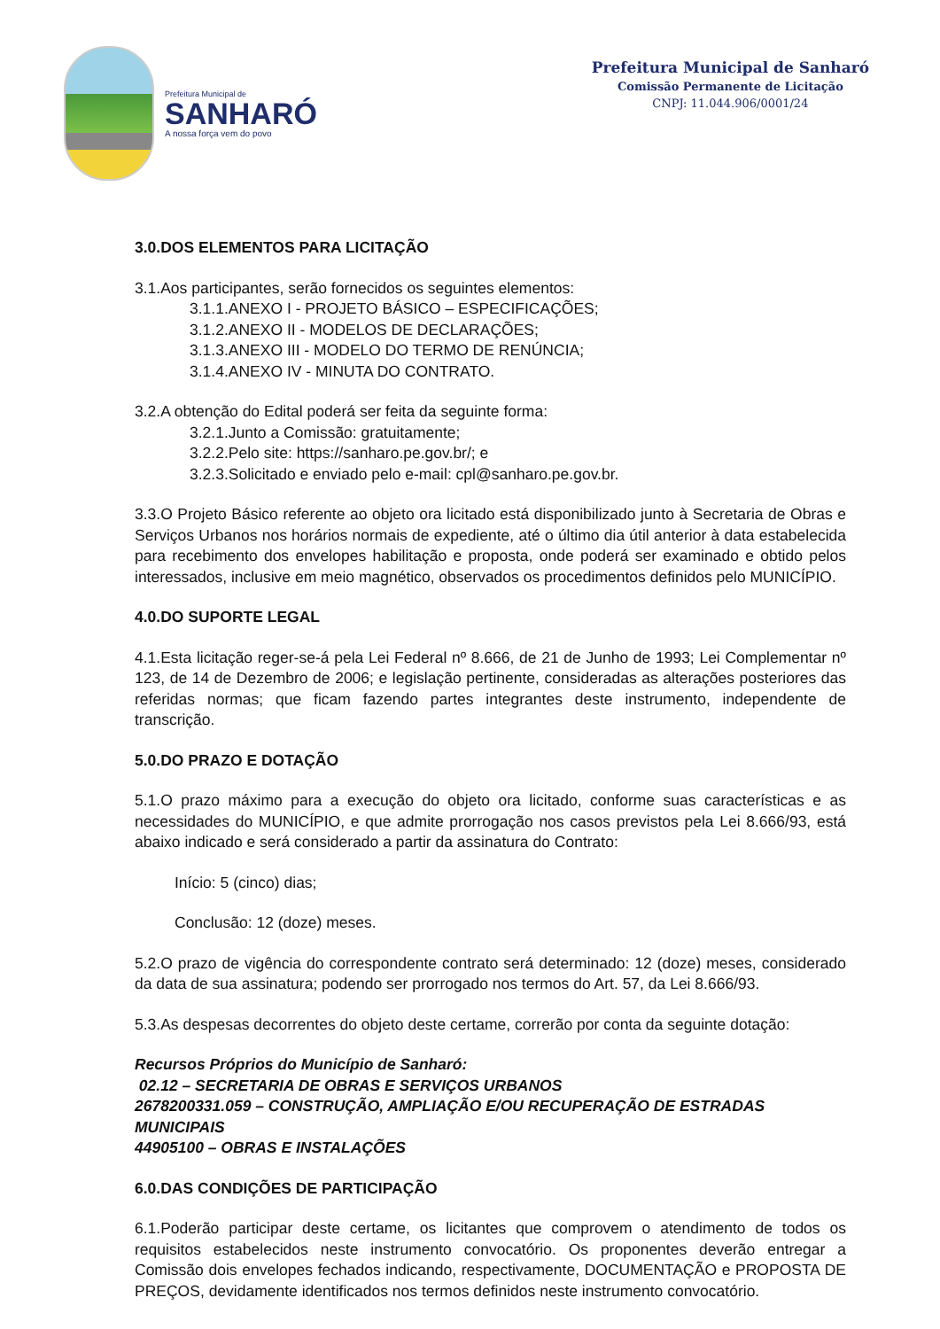Prefeitura Municipal de
SANHARÓ
A nossa força vem do povo
Prefeitura Municipal de Sanharó
Comissão Permanente de Licitação
CNPJ: 11.044.906/0001/24
3.0.DOS ELEMENTOS PARA LICITAÇÃO
3.1.Aos participantes, serão fornecidos os seguintes elementos:
3.1.1.ANEXO I - PROJETO BÁSICO – ESPECIFICAÇÕES;
3.1.2.ANEXO II - MODELOS DE DECLARAÇÕES;
3.1.3.ANEXO III - MODELO DO TERMO DE RENÚNCIA;
3.1.4.ANEXO IV - MINUTA DO CONTRATO.
3.2.A obtenção do Edital poderá ser feita da seguinte forma:
3.2.1.Junto a Comissão: gratuitamente;
3.2.2.Pelo site: https://sanharo.pe.gov.br/; e
3.2.3.Solicitado e enviado pelo e-mail: cpl@sanharo.pe.gov.br.
3.3.O Projeto Básico referente ao objeto ora licitado está disponibilizado junto à Secretaria de Obras e Serviços Urbanos nos horários normais de expediente, até o último dia útil anterior à data estabelecida para recebimento dos envelopes habilitação e proposta, onde poderá ser examinado e obtido pelos interessados, inclusive em meio magnético, observados os procedimentos definidos pelo MUNICÍPIO.
4.0.DO SUPORTE LEGAL
4.1.Esta licitação reger-se-á pela Lei Federal nº 8.666, de 21 de Junho de 1993; Lei Complementar nº 123, de 14 de Dezembro de 2006; e legislação pertinente, consideradas as alterações posteriores das referidas normas; que ficam fazendo partes integrantes deste instrumento, independente de transcrição.
5.0.DO PRAZO E DOTAÇÃO
5.1.O prazo máximo para a execução do objeto ora licitado, conforme suas características e as necessidades do MUNICÍPIO, e que admite prorrogação nos casos previstos pela Lei 8.666/93, está abaixo indicado e será considerado a partir da assinatura do Contrato:
Início: 5 (cinco) dias;
Conclusão: 12 (doze) meses.
5.2.O prazo de vigência do correspondente contrato será determinado: 12 (doze) meses, considerado da data de sua assinatura; podendo ser prorrogado nos termos do Art. 57, da Lei 8.666/93.
5.3.As despesas decorrentes do objeto deste certame, correrão por conta da seguinte dotação:
Recursos Próprios do Município de Sanharó:
02.12 – SECRETARIA DE OBRAS E SERVIÇOS URBANOS
2678200331.059 – CONSTRUÇÃO, AMPLIAÇÃO E/OU RECUPERAÇÃO DE ESTRADAS MUNICIPAIS
44905100 – OBRAS E INSTALAÇÕES
6.0.DAS CONDIÇÕES DE PARTICIPAÇÃO
6.1.Poderão participar deste certame, os licitantes que comprovem o atendimento de todos os requisitos estabelecidos neste instrumento convocatório. Os proponentes deverão entregar a Comissão dois envelopes fechados indicando, respectivamente, DOCUMENTAÇÃO e PROPOSTA DE PREÇOS, devidamente identificados nos termos definidos neste instrumento convocatório.